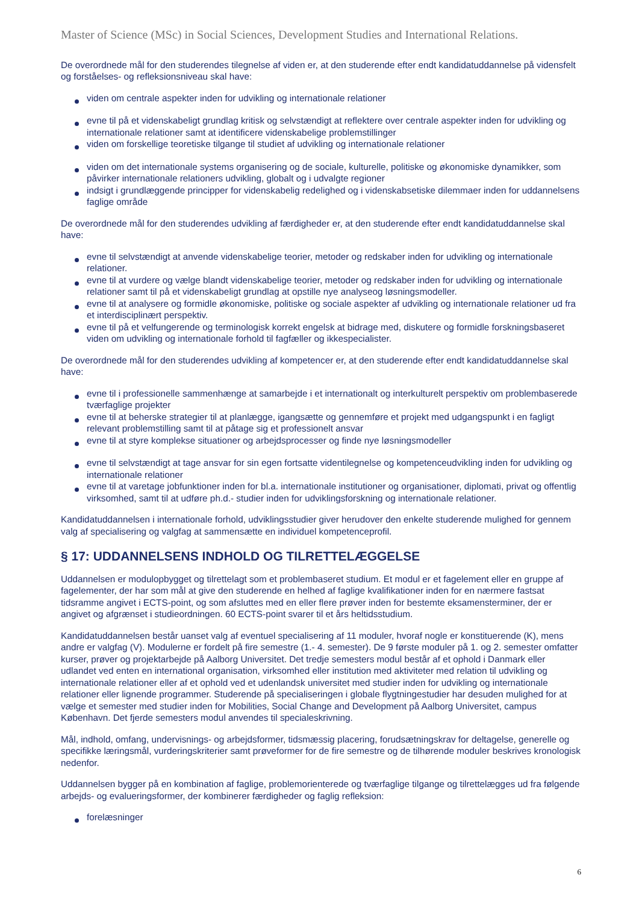Master of Science (MSc) in Social Sciences, Development Studies and International Relations.
De overordnede mål for den studerendes tilegnelse af viden er, at den studerende efter endt kandidatuddannelse på vidensfelt og forståelses- og refleksionsniveau skal have:
viden om centrale aspekter inden for udvikling og internationale relationer
evne til på et videnskabeligt grundlag kritisk og selvstændigt at reflektere over centrale aspekter inden for udvikling og internationale relationer samt at identificere videnskabelige problemstillinger
viden om forskellige teoretiske tilgange til studiet af udvikling og internationale relationer
viden om det internationale systems organisering og de sociale, kulturelle, politiske og økonomiske dynamikker, som påvirker internationale relationers udvikling, globalt og i udvalgte regioner
indsigt i grundlæggende principper for videnskabelig redelighed og i videnskabsetiske dilemmaer inden for uddannelsens faglige område
De overordnede mål for den studerendes udvikling af færdigheder er, at den studerende efter endt kandidatuddannelse skal have:
evne til selvstændigt at anvende videnskabelige teorier, metoder og redskaber inden for udvikling og internationale relationer.
evne til at vurdere og vælge blandt videnskabelige teorier, metoder og redskaber inden for udvikling og internationale relationer samt til på et videnskabeligt grundlag at opstille nye analyseog løsningsmodeller.
evne til at analysere og formidle økonomiske, politiske og sociale aspekter af udvikling og internationale relationer ud fra et interdisciplinært perspektiv.
evne til på et velfungerende og terminologisk korrekt engelsk at bidrage med, diskutere og formidle forskningsbaseret viden om udvikling og internationale forhold til fagfæller og ikkespecialister.
De overordnede mål for den studerendes udvikling af kompetencer er, at den studerende efter endt kandidatuddannelse skal have:
evne til i professionelle sammenhænge at samarbejde i et internationalt og interkulturelt perspektiv om problembaserede tværfaglige projekter
evne til at beherske strategier til at planlægge, igangsætte og gennemføre et projekt med udgangspunkt i en fagligt relevant problemstilling samt til at påtage sig et professionelt ansvar
evne til at styre komplekse situationer og arbejdsprocesser og finde nye løsningsmodeller
evne til selvstændigt at tage ansvar for sin egen fortsatte videntilegnelse og kompetenceudvikling inden for udvikling og internationale relationer
evne til at varetage jobfunktioner inden for bl.a. internationale institutioner og organisationer, diplomati, privat og offentlig virksomhed, samt til at udføre ph.d.- studier inden for udviklingsforskning og internationale relationer.
Kandidatuddannelsen i internationale forhold, udviklingsstudier giver herudover den enkelte studerende mulighed for gennem valg af specialisering og valgfag at sammensætte en individuel kompetenceprofil.
§ 17: UDDANNELSENS INDHOLD OG TILRETTELÆGGELSE
Uddannelsen er modulopbygget og tilrettelagt som et problembaseret studium. Et modul er et fagelement eller en gruppe af fagelementer, der har som mål at give den studerende en helhed af faglige kvalifikationer inden for en nærmere fastsat tidsramme angivet i ECTS-point, og som afsluttes med en eller flere prøver inden for bestemte eksamensterminer, der er angivet og afgrænset i studieordningen. 60 ECTS-point svarer til et års heltidsstudium.
Kandidatuddannelsen består uanset valg af eventuel specialisering af 11 moduler, hvoraf nogle er konstituerende (K), mens andre er valgfag (V). Modulerne er fordelt på fire semestre (1.- 4. semester). De 9 første moduler på 1. og 2. semester omfatter kurser, prøver og projektarbejde på Aalborg Universitet. Det tredje semesters modul består af et ophold i Danmark eller udlandet ved enten en international organisation, virksomhed eller institution med aktiviteter med relation til udvikling og internationale relationer eller af et ophold ved et udenlandsk universitet med studier inden for udvikling og internationale relationer eller lignende programmer. Studerende på specialiseringen i globale flygtningestudier har desuden mulighed for at vælge et semester med studier inden for Mobilities, Social Change and Development på Aalborg Universitet, campus København. Det fjerde semesters modul anvendes til specialeskrivning.
Mål, indhold, omfang, undervisnings- og arbejdsformer, tidsmæssig placering, forudsætningskrav for deltagelse, generelle og specifikke læringsmål, vurderingskriterier samt prøveformer for de fire semestre og de tilhørende moduler beskrives kronologisk nedenfor.
Uddannelsen bygger på en kombination af faglige, problemorienterede og tværfaglige tilgange og tilrettelægges ud fra følgende arbejds- og evalueringsformer, der kombinerer færdigheder og faglig refleksion:
forelæsninger
6